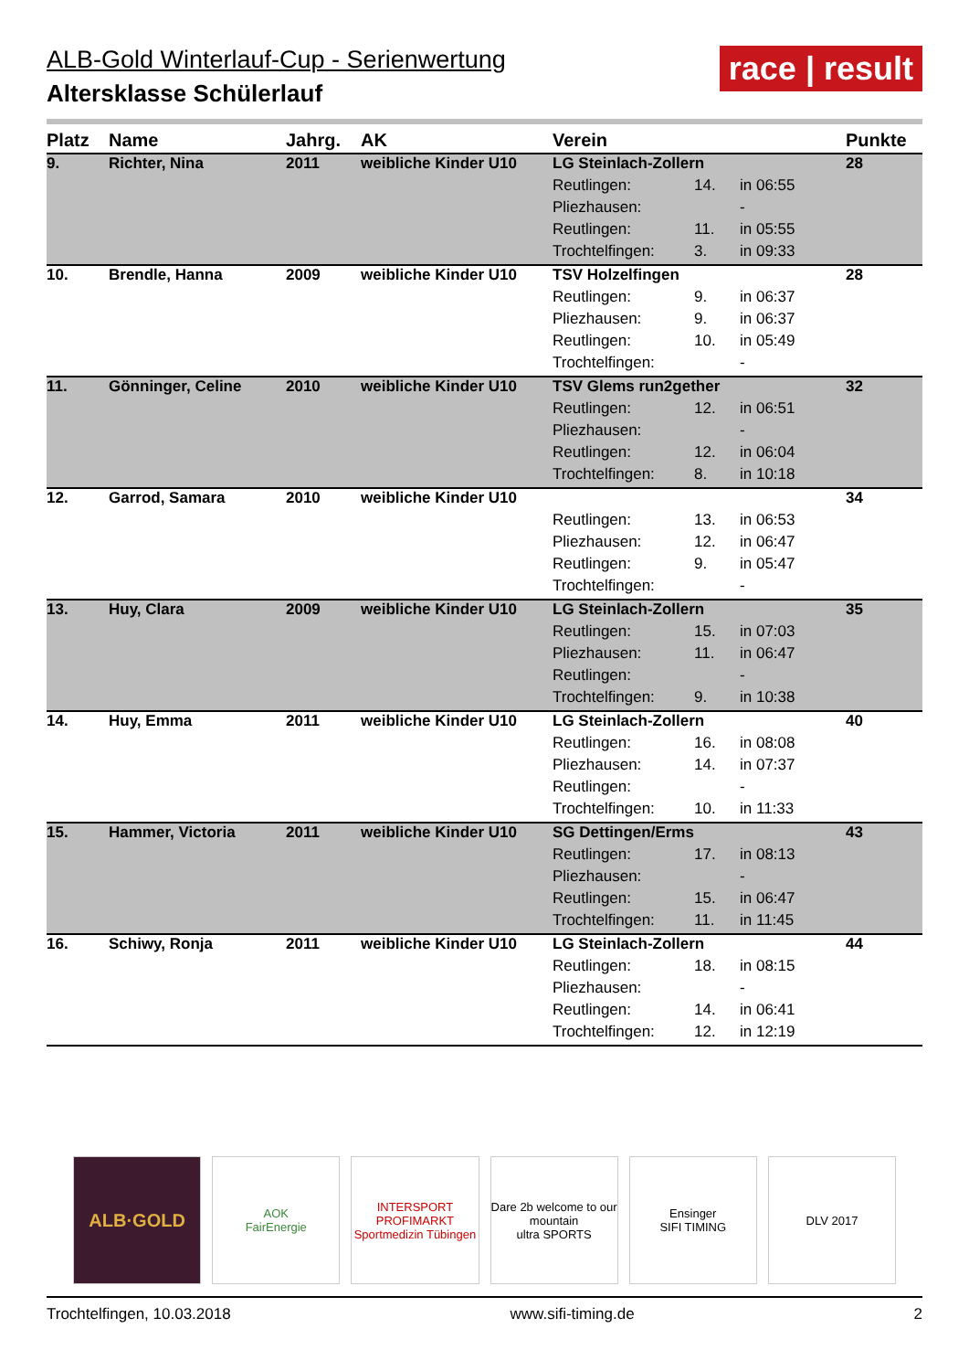race | result
ALB-Gold Winterlauf-Cup - Serienwertung
Altersklasse Schülerlauf
| Platz | Name | Jahrg. | AK | Verein | | | Punkte |
| --- | --- | --- | --- | --- | --- | --- | --- |
| 9. | Richter, Nina | 2011 | weibliche Kinder U10 | LG Steinlach-Zollern | | | 28 |
| | | | | Reutlingen: | 14. | in 06:55 | |
| | | | | Pliezhausen: | | - | |
| | | | | Reutlingen: | 11. | in 05:55 | |
| | | | | Trochtelfingen: | 3. | in 09:33 | |
| 10. | Brendle, Hanna | 2009 | weibliche Kinder U10 | TSV Holzelfingen | | | 28 |
| | | | | Reutlingen: | 9. | in 06:37 | |
| | | | | Pliezhausen: | 9. | in 06:37 | |
| | | | | Reutlingen: | 10. | in 05:49 | |
| | | | | Trochtelfingen: | | - | |
| 11. | Gönninger, Celine | 2010 | weibliche Kinder U10 | TSV Glems run2gether | | | 32 |
| | | | | Reutlingen: | 12. | in 06:51 | |
| | | | | Pliezhausen: | | - | |
| | | | | Reutlingen: | 12. | in 06:04 | |
| | | | | Trochtelfingen: | 8. | in 10:18 | |
| 12. | Garrod, Samara | 2010 | weibliche Kinder U10 | | | | 34 |
| | | | | Reutlingen: | 13. | in 06:53 | |
| | | | | Pliezhausen: | 12. | in 06:47 | |
| | | | | Reutlingen: | 9. | in 05:47 | |
| | | | | Trochtelfingen: | | - | |
| 13. | Huy, Clara | 2009 | weibliche Kinder U10 | LG Steinlach-Zollern | | | 35 |
| | | | | Reutlingen: | 15. | in 07:03 | |
| | | | | Pliezhausen: | 11. | in 06:47 | |
| | | | | Reutlingen: | | - | |
| | | | | Trochtelfingen: | 9. | in 10:38 | |
| 14. | Huy, Emma | 2011 | weibliche Kinder U10 | LG Steinlach-Zollern | | | 40 |
| | | | | Reutlingen: | 16. | in 08:08 | |
| | | | | Pliezhausen: | 14. | in 07:37 | |
| | | | | Reutlingen: | | - | |
| | | | | Trochtelfingen: | 10. | in 11:33 | |
| 15. | Hammer, Victoria | 2011 | weibliche Kinder U10 | SG Dettingen/Erms | | | 43 |
| | | | | Reutlingen: | 17. | in 08:13 | |
| | | | | Pliezhausen: | | - | |
| | | | | Reutlingen: | 15. | in 06:47 | |
| | | | | Trochtelfingen: | 11. | in 11:45 | |
| 16. | Schiwy, Ronja | 2011 | weibliche Kinder U10 | LG Steinlach-Zollern | | | 44 |
| | | | | Reutlingen: | 18. | in 08:15 | |
| | | | | Pliezhausen: | | - | |
| | | | | Reutlingen: | 14. | in 06:41 | |
| | | | | Trochtelfingen: | 12. | in 12:19 | |
ALB·GOLD
AOK
FairEnergie
INTERSPORT PROFIMARKT
Sportmedizin Tübingen
Dare 2b welcome to our mountain
ultra SPORTS
Ensinger
SIFI TIMING
DLV 2017
Trochtelfingen, 10.03.2018 www.sifi-timing.de 2